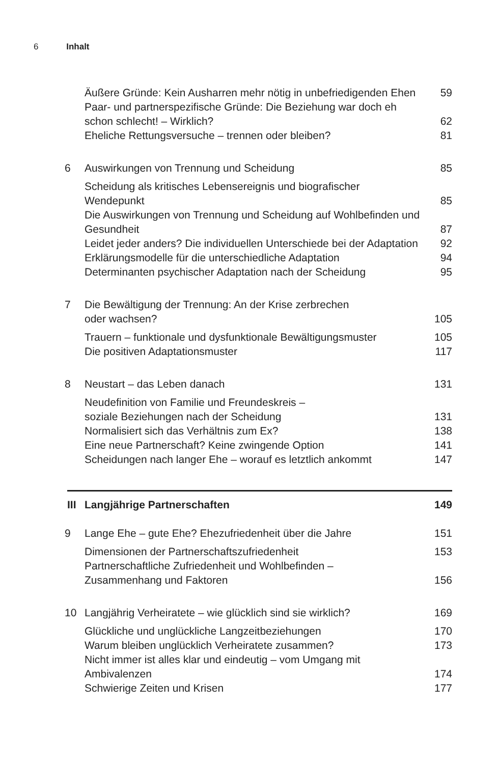6 Inhalt
Äußere Gründe: Kein Ausharren mehr nötig in unbefriedigenden Ehen 59
Paar- und partnerspezifische Gründe: Die Beziehung war doch eh schon schlecht! – Wirklich? 62
Eheliche Rettungsversuche – trennen oder bleiben? 81
6 Auswirkungen von Trennung und Scheidung 85
Scheidung als kritisches Lebensereignis und biografischer Wendepunkt 85
Die Auswirkungen von Trennung und Scheidung auf Wohlbefinden und Gesundheit 87
Leidet jeder anders? Die individuellen Unterschiede bei der Adaptation 92
Erklärungsmodelle für die unterschiedliche Adaptation 94
Determinanten psychischer Adaptation nach der Scheidung 95
7 Die Bewältigung der Trennung: An der Krise zerbrechen
oder wachsen? 105
Trauern – funktionale und dysfunktionale Bewältigungsmuster 105
Die positiven Adaptationsmuster 117
8 Neustart – das Leben danach 131
Neudefinition von Familie und Freundeskreis –
soziale Beziehungen nach der Scheidung 131
Normalisiert sich das Verhältnis zum Ex? 138
Eine neue Partnerschaft? Keine zwingende Option 141
Scheidungen nach langer Ehe – worauf es letztlich ankommt 147
III Langjährige Partnerschaften 149
9 Lange Ehe – gute Ehe? Ehezufriedenheit über die Jahre 151
Dimensionen der Partnerschaftszufriedenheit 153
Partnerschaftliche Zufriedenheit und Wohlbefinden –
Zusammenhang und Faktoren 156
10 Langjährig Verheiratete – wie glücklich sind sie wirklich? 169
Glückliche und unglückliche Langzeitbeziehungen 170
Warum bleiben unglücklich Verheiratete zusammen? 173
Nicht immer ist alles klar und eindeutig – vom Umgang mit Ambivalenzen 174
Schwierige Zeiten und Krisen 177